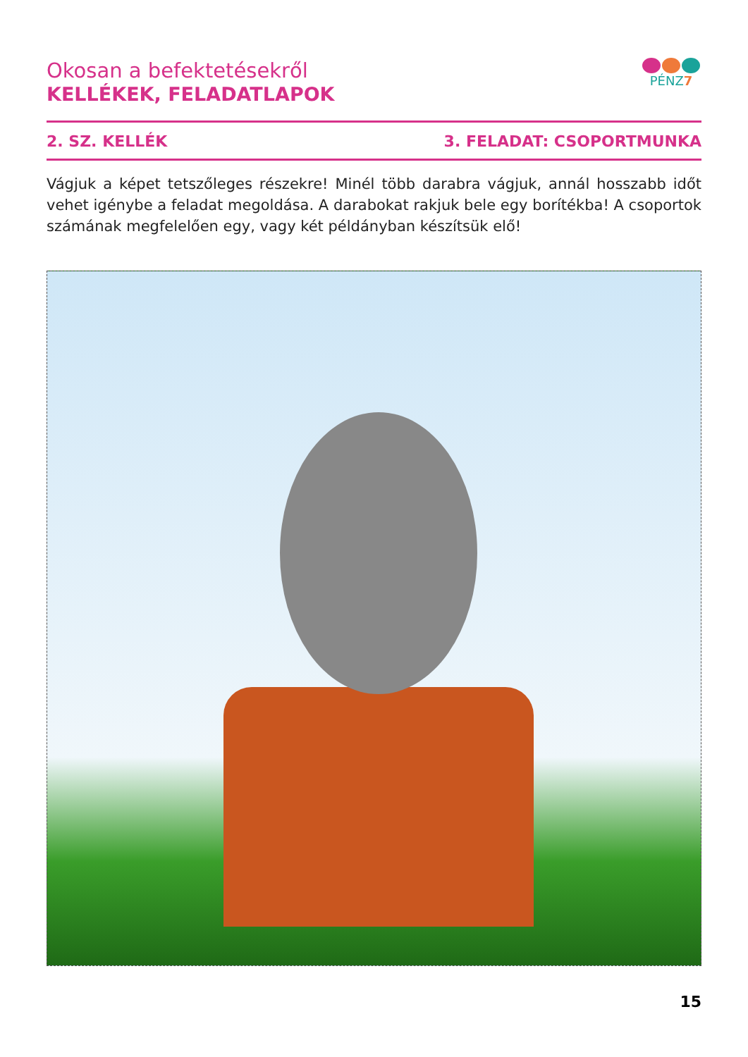Okosan a befektetésekről
KELLÉKEK, FELADATLAPOK
PÉNZ7
2. SZ. KELLÉK 3. FELADAT: CSOPORTMUNKA
Vágjuk a képet tetszőleges részekre! Minél több darabra vágjuk, annál hosszabb időt vehet igénybe a feladat megoldása. A darabokat rakjuk bele egy borítékba! A csoportok számának megfelelően egy, vagy két példányban készítsük elő!
15